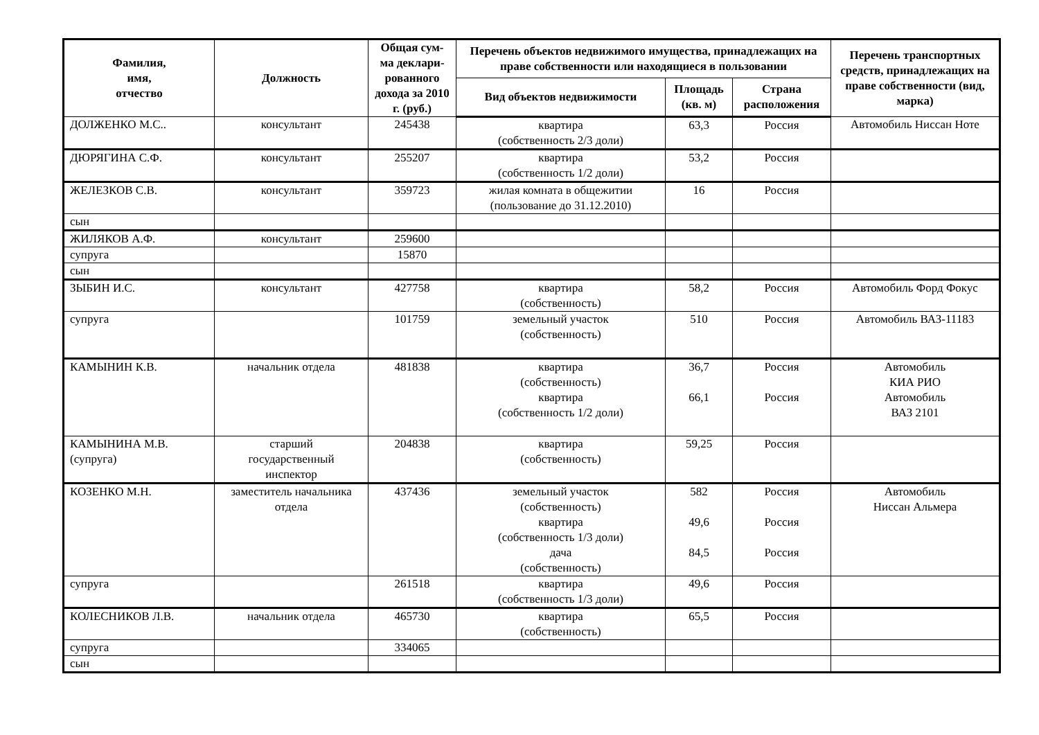| Фамилия, имя, отчество | Должность | Общая сум-ма деклари-рованного дохода за 2010 г. (руб.) | Перечень объектов недвижимого имущества, принадлежащих на праве собственности или находящиеся в пользовании | | | Перечень транспортных средств, принадлежащих на праве собственности (вид, марка) |
| --- | --- | --- | --- | --- | --- | --- |
| | | | Вид объектов недвижимости | Площадь (кв. м) | Страна расположения | |
| ДОЛЖЕНКО М.С.. | консультант | 245438 | квартира (собственность 2/3 доли) | 63,3 | Россия | Автомобиль Ниссан Ноте |
| ДЮРЯГИНА С.Ф. | консультант | 255207 | квартира (собственность 1/2 доли) | 53,2 | Россия | |
| ЖЕЛЕЗКОВ С.В. | консультант | 359723 | жилая комната в общежитии (пользование до 31.12.2010) | 16 | Россия | |
| сын | | | | | | |
| ЖИЛЯКОВ А.Ф. | консультант | 259600 | | | | |
| супруга | | 15870 | | | | |
| сын | | | | | | |
| ЗЫБИН И.С. | консультант | 427758 | квартира (собственность) | 58,2 | Россия | Автомобиль Форд Фокус |
| супруга | | 101759 | земельный участок (собственность) | 510 | Россия | Автомобиль ВАЗ-11183 |
| КАМЫНИН К.В. | начальник отдела | 481838 | квартира (собственность) квартира (собственность 1/2 доли) | 36,7 66,1 | Россия Россия | Автомобиль КИА РИО Автомобиль ВАЗ 2101 |
| КАМЫНИНА М.В. (супруга) | старший государственный инспектор | 204838 | квартира (собственность) | 59,25 | Россия | |
| КОЗЕНКО М.Н. | заместитель начальника отдела | 437436 | земельный участок (собственность) квартира (собственность 1/3 доли) дача (собственность) | 582 49,6 84,5 | Россия Россия Россия | Автомобиль Ниссан Альмера |
| супруга | | 261518 | квартира (собственность 1/3 доли) | 49,6 | Россия | |
| КОЛЕСНИКОВ Л.В. | начальник отдела | 465730 | квартира (собственность) | 65,5 | Россия | |
| супруга | | 334065 | | | | |
| сын | | | | | | |